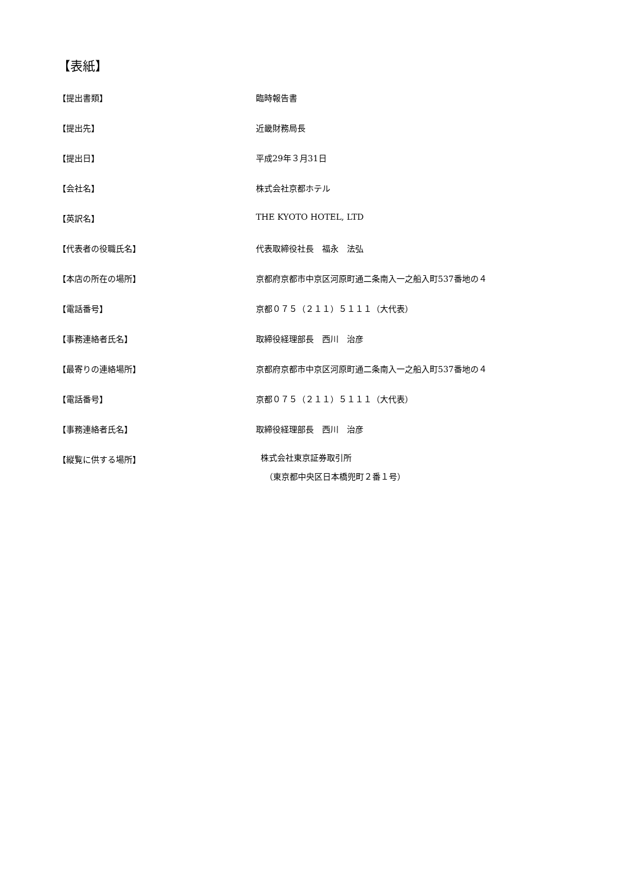【表紙】
【提出書類】 臨時報告書
【提出先】 近畿財務局長
【提出日】 平成29年３月31日
【会社名】 株式会社京都ホテル
【英訳名】 THE KYOTO HOTEL, LTD
【代表者の役職氏名】 代表取締役社長　福永　法弘
【本店の所在の場所】 京都府京都市中京区河原町通二条南入一之船入町537番地の４
【電話番号】 京都０７５（２１１）５１１１（大代表）
【事務連絡者氏名】 取締役経理部長　西川　治彦
【最寄りの連絡場所】 京都府京都市中京区河原町通二条南入一之船入町537番地の４
【電話番号】 京都０７５（２１１）５１１１（大代表）
【事務連絡者氏名】 取締役経理部長　西川　治彦
【縦覧に供する場所】
株式会社東京証券取引所
　（東京都中央区日本橋兜町２番１号）